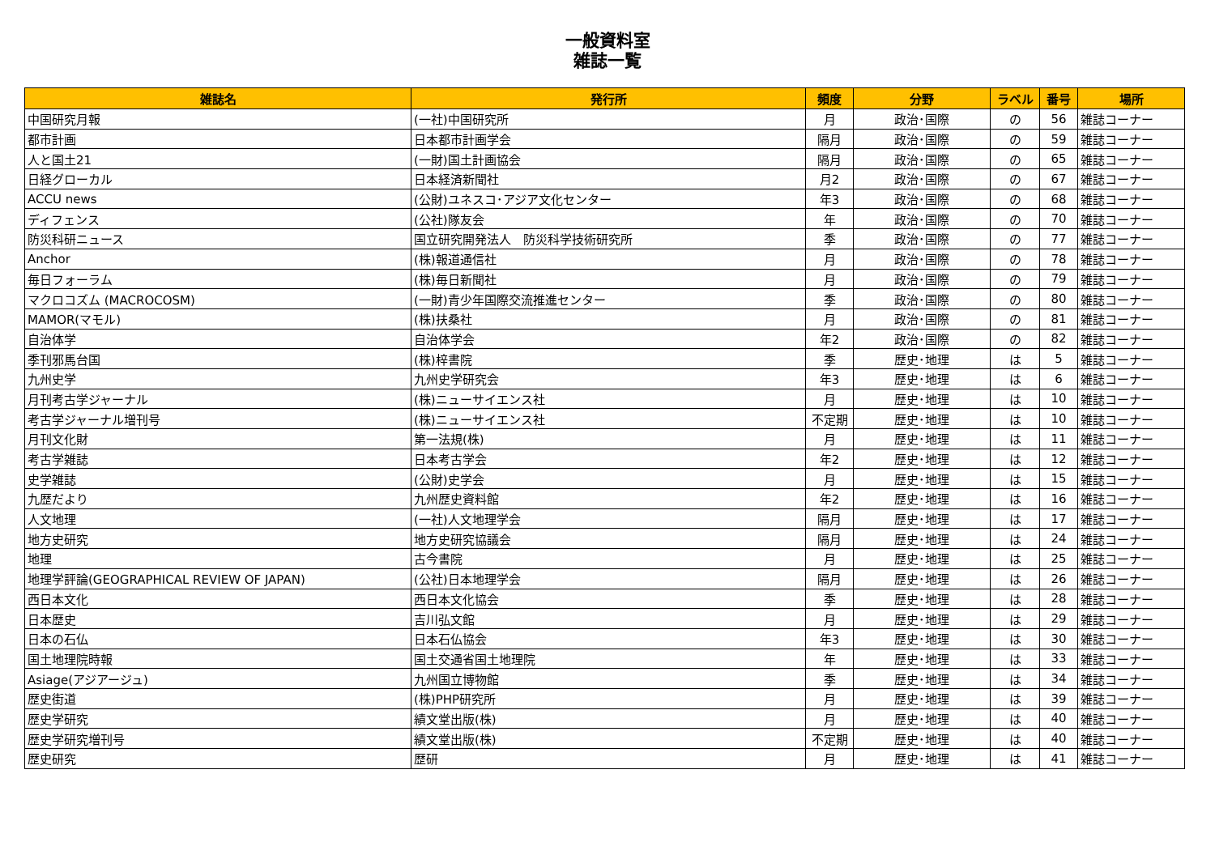一般資料室
雑誌一覧
| 雑誌名 | 発行所 | 頻度 | 分野 | ラベル | 番号 | 場所 |
| --- | --- | --- | --- | --- | --- | --- |
| 中国研究月報 | (一社)中国研究所 | 月 | 政治･国際 | の | 56 | 雑誌コーナー |
| 都市計画 | 日本都市計画学会 | 隔月 | 政治･国際 | の | 59 | 雑誌コーナー |
| 人と国土21 | (一財)国土計画協会 | 隔月 | 政治･国際 | の | 65 | 雑誌コーナー |
| 日経グローカル | 日本経済新聞社 | 月2 | 政治･国際 | の | 67 | 雑誌コーナー |
| ACCU news | (公財)ユネスコ･アジア文化センター | 年3 | 政治･国際 | の | 68 | 雑誌コーナー |
| ディフェンス | (公社)隊友会 | 年 | 政治･国際 | の | 70 | 雑誌コーナー |
| 防災科研ニュース | 国立研究開発法人 防災科学技術研究所 | 季 | 政治･国際 | の | 77 | 雑誌コーナー |
| Anchor | (株)報道通信社 | 月 | 政治･国際 | の | 78 | 雑誌コーナー |
| 毎日フォーラム | (株)毎日新聞社 | 月 | 政治･国際 | の | 79 | 雑誌コーナー |
| マクロコズム (MACROCOSM) | (一財)青少年国際交流推進センター | 季 | 政治･国際 | の | 80 | 雑誌コーナー |
| MAMOR(マモル) | (株)扶桑社 | 月 | 政治･国際 | の | 81 | 雑誌コーナー |
| 自治体学 | 自治体学会 | 年2 | 政治･国際 | の | 82 | 雑誌コーナー |
| 季刊邪馬台国 | (株)梓書院 | 季 | 歴史･地理 | は | 5 | 雑誌コーナー |
| 九州史学 | 九州史学研究会 | 年3 | 歴史･地理 | は | 6 | 雑誌コーナー |
| 月刊考古学ジャーナル | (株)ニューサイエンス社 | 月 | 歴史･地理 | は | 10 | 雑誌コーナー |
| 考古学ジャーナル増刊号 | (株)ニューサイエンス社 | 不定期 | 歴史･地理 | は | 10 | 雑誌コーナー |
| 月刊文化財 | 第一法規(株) | 月 | 歴史･地理 | は | 11 | 雑誌コーナー |
| 考古学雑誌 | 日本考古学会 | 年2 | 歴史･地理 | は | 12 | 雑誌コーナー |
| 史学雑誌 | (公財)史学会 | 月 | 歴史･地理 | は | 15 | 雑誌コーナー |
| 九歴だより | 九州歴史資料館 | 年2 | 歴史･地理 | は | 16 | 雑誌コーナー |
| 人文地理 | (一社)人文地理学会 | 隔月 | 歴史･地理 | は | 17 | 雑誌コーナー |
| 地方史研究 | 地方史研究協議会 | 隔月 | 歴史･地理 | は | 24 | 雑誌コーナー |
| 地理 | 古今書院 | 月 | 歴史･地理 | は | 25 | 雑誌コーナー |
| 地理学評論(GEOGRAPHICAL REVIEW OF JAPAN) | (公社)日本地理学会 | 隔月 | 歴史･地理 | は | 26 | 雑誌コーナー |
| 西日本文化 | 西日本文化協会 | 季 | 歴史･地理 | は | 28 | 雑誌コーナー |
| 日本歴史 | 吉川弘文館 | 月 | 歴史･地理 | は | 29 | 雑誌コーナー |
| 日本の石仏 | 日本石仏協会 | 年3 | 歴史･地理 | は | 30 | 雑誌コーナー |
| 国土地理院時報 | 国土交通省国土地理院 | 年 | 歴史･地理 | は | 33 | 雑誌コーナー |
| Asiage(アジアージュ) | 九州国立博物館 | 季 | 歴史･地理 | は | 34 | 雑誌コーナー |
| 歴史街道 | (株)PHP研究所 | 月 | 歴史･地理 | は | 39 | 雑誌コーナー |
| 歴史学研究 | 績文堂出版(株) | 月 | 歴史･地理 | は | 40 | 雑誌コーナー |
| 歴史学研究増刊号 | 績文堂出版(株) | 不定期 | 歴史･地理 | は | 40 | 雑誌コーナー |
| 歴史研究 | 歴研 | 月 | 歴史･地理 | は | 41 | 雑誌コーナー |